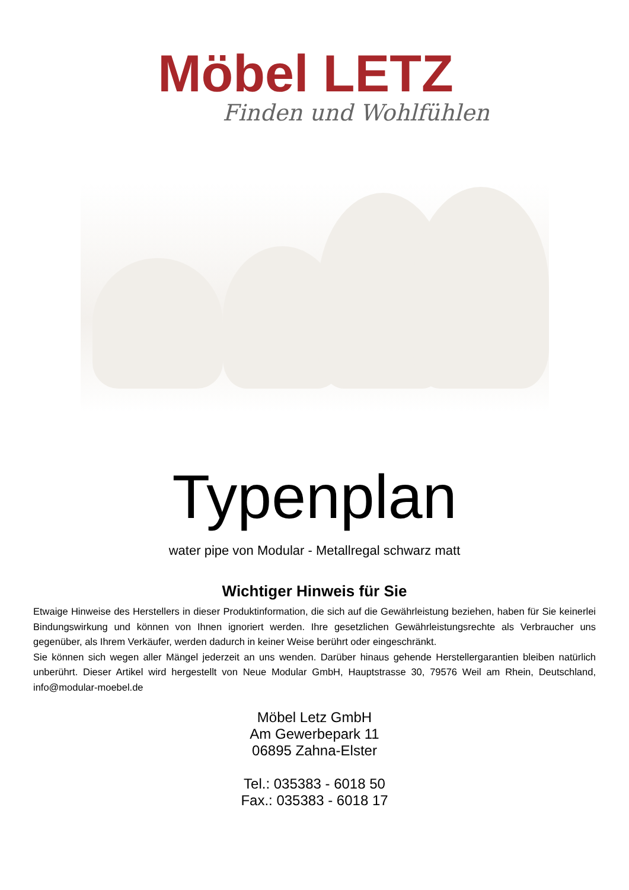Möbel LETZ
Finden und Wohlfühlen
Typenplan
water pipe von Modular - Metallregal schwarz matt
Wichtiger Hinweis für Sie
Etwaige Hinweise des Herstellers in dieser Produktinformation, die sich auf die Gewährleistung beziehen, haben für Sie keinerlei Bindungswirkung und können von Ihnen ignoriert werden. Ihre gesetzlichen Gewährleistungsrechte als Verbraucher uns gegenüber, als Ihrem Verkäufer, werden dadurch in keiner Weise berührt oder eingeschränkt.
Sie können sich wegen aller Mängel jederzeit an uns wenden. Darüber hinaus gehende Herstellergarantien bleiben natürlich unberührt. Dieser Artikel wird hergestellt von Neue Modular GmbH, Hauptstrasse 30, 79576 Weil am Rhein, Deutschland, info@modular-moebel.de
Möbel Letz GmbH
Am Gewerbepark 11
06895 Zahna-Elster
Tel.: 035383 - 6018 50
Fax.: 035383 - 6018 17